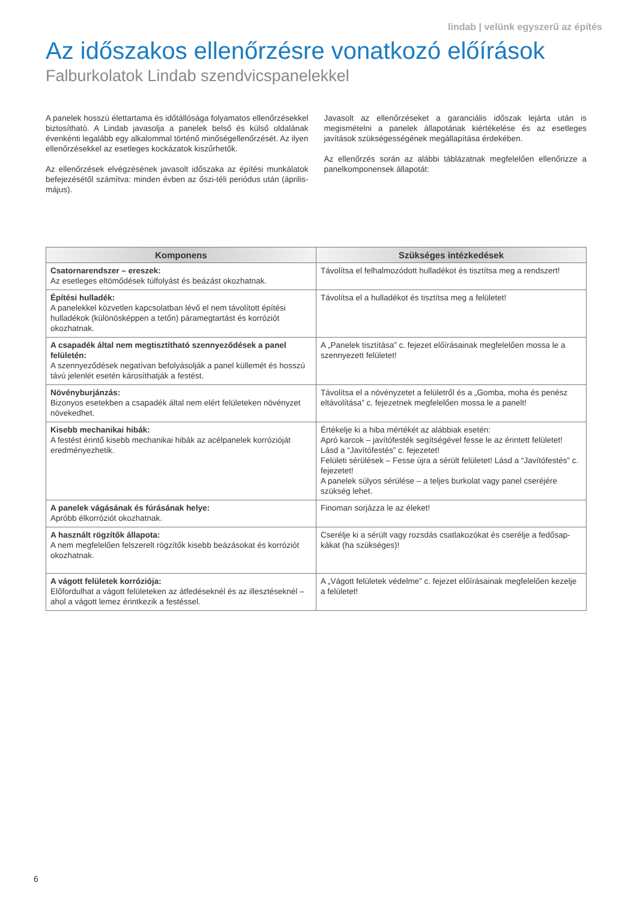lindab | velünk egyszerű az építés
Az időszakos ellenőrzésre vonatkozó előírások
Falburkolatok Lindab szendvicspanelekkel
A panelek hosszú élettartama és időtállósága folyamatos ellenőrzésekkel biztosítható. A Lindab javasolja a panelek belső és külső oldalának évenkénti legalább egy alkalommal történő minőségellenőrzését. Az ilyen ellenőrzésekkel az esetleges kockázatok kiszűrhetők.
Az ellenőrzések elvégzésének javasolt időszaka az építési munkálatok befejezésétől számítva: minden évben az őszi-téli periódus után (április-május).
Javasolt az ellenőrzéseket a garanciális időszak lejárta után is megismételni a panelek állapotának kiértékelése és az esetleges javítások szükségességének megállapítása érdekében.
Az ellenőrzés során az alábbi táblázatnak megfelelően ellenőrizze a panelkomponensek állapotát:
| Komponens | Szükséges intézkedések |
| --- | --- |
| Csatornarendszer – ereszek: Az esetleges eltömődések túlfolyást és beázást okozhatnak. | Távolítsa el felhalmozódott hulladékot és tisztítsa meg a rendszert! |
| Építési hulladék: A panelekkel közvetlen kapcsolatban lévő el nem távolított építési hulladékok (különösképpen a tetőn) páramegtartást és korróziót okozhatnak. | Távolítsa el a hulladékot és tisztítsa meg a felületet! |
| A csapadék által nem megtisztítható szennyeződések a panel felületén: A szennyeződések negatívan befolyásolják a panel küllemét és hosszú távú jelenlét esetén károsíthatják a festést. | A „Panelek tisztítása” c. fejezet előírásainak megfelelően mossa le a szennyezett felületet! |
| Növényburjánzás: Bizonyos esetekben a csapadék által nem elért felületeken növényzet növekedhet. | Távolítsa el a növényzetet a felületről és a „Gomba, moha és penész eltávolítása” c. fejezetnek megfelelően mossa le a panelt! |
| Kisebb mechanikai hibák: A festést érintő kisebb mechanikai hibák az acélpanelek korrózióját eredményezhetik. | Értékelje ki a hiba mértékét az alábbiak esetén: Apró karcok – javítófesték segítségével fesse le az érintett felületet! Lásd a “Javítófestés” c. fejezetet! Felületi sérülések – Fesse újra a sérült felületet! Lásd a “Javítófestés” c. fejezetet! A panelek súlyos sérülése – a teljes burkolat vagy panel cseréjére szükség lehet. |
| A panelek vágásának és fúrásának helye: Apróbb élkorróziót okozhatnak. | Finoman sorjázza le az éleket! |
| A használt rögzítők állapota: A nem megfelelően felszerelt rögzítők kisebb beázásokat és korróziót okozhatnak. | Cserélje ki a sérült vagy rozsdás csatlakozókat és cserélje a fedősap-kákat (ha szükséges)! |
| A vágott felületek korróziója: Előfordulhat a vágott felületeken az átfedéseknél és az illesztéseknél – ahol a vágott lemez érintkezik a festéssel. | A „Vágott felületek védelme” c. fejezet előírásainak megfelelően kezelje a felületet! |
6